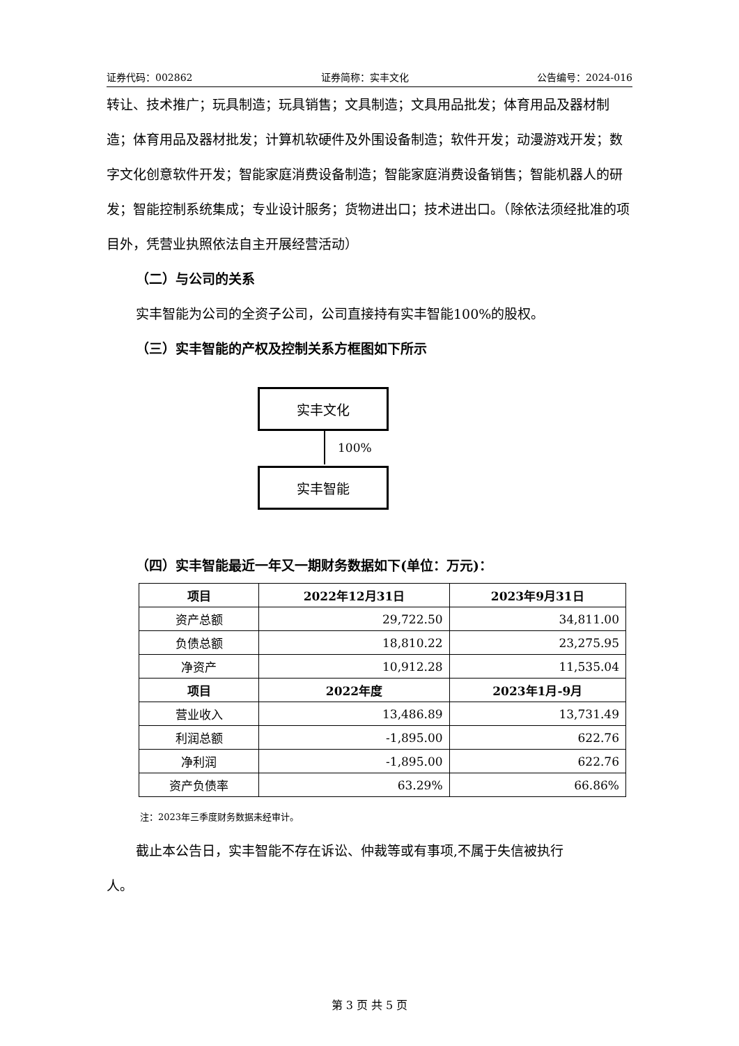证券代码：002862 证券简称：实丰文化 公告编号：2024-016
转让、技术推广；玩具制造；玩具销售；文具制造；文具用品批发；体育用品及器材制造；体育用品及器材批发；计算机软硬件及外围设备制造；软件开发；动漫游戏开发；数字文化创意软件开发；智能家庭消费设备制造；智能家庭消费设备销售；智能机器人的研发；智能控制系统集成；专业设计服务；货物进出口；技术进出口。（除依法须经批准的项目外，凭营业执照依法自主开展经营活动）
（二）与公司的关系
实丰智能为公司的全资子公司，公司直接持有实丰智能100%的股权。
（三）实丰智能的产权及控制关系方框图如下所示
实丰文化
100%
实丰智能
（四）实丰智能最近一年又一期财务数据如下(单位：万元)：
| 项目 | 2022年12月31日 | 2023年9月31日 |
| --- | --- | --- |
| 资产总额 | 29,722.50 | 34,811.00 |
| 负债总额 | 18,810.22 | 23,275.95 |
| 净资产 | 10,912.28 | 11,535.04 |
| 项目 | 2022年度 | 2023年1月-9月 |
| 营业收入 | 13,486.89 | 13,731.49 |
| 利润总额 | -1,895.00 | 622.76 |
| 净利润 | -1,895.00 | 622.76 |
| 资产负债率 | 63.29% | 66.86% |
注：2023年三季度财务数据未经审计。
截止本公告日，实丰智能不存在诉讼、仲裁等或有事项,不属于失信被执行
人。
第 3 页 共 5 页